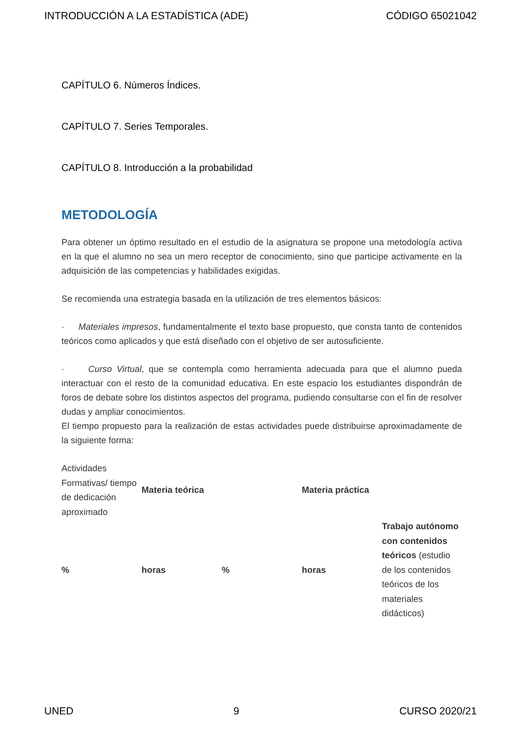INTRODUCCIÓN A LA ESTADÍSTICA (ADE) CÓDIGO 65021042
CAPÍTULO 6. Números Índices.
CAPÍTULO 7. Series Temporales.
CAPÍTULO 8. Introducción a la probabilidad
METODOLOGÍA
Para obtener un óptimo resultado en el estudio de la asignatura se propone una metodología activa en la que el alumno no sea un mero receptor de conocimiento, sino que participe activamente en la adquisición de las competencias y habilidades exigidas.
Se recomienda una estrategia basada en la utilización de tres elementos básicos:
· Materiales impresos, fundamentalmente el texto base propuesto, que consta tanto de contenidos teóricos como aplicados y que está diseñado con el objetivo de ser autosuficiente.
· Curso Virtual, que se contempla como herramienta adecuada para que el alumno pueda interactuar con el resto de la comunidad educativa. En este espacio los estudiantes dispondrán de foros de debate sobre los distintos aspectos del programa, pudiendo consultarse con el fin de resolver dudas y ampliar conocimientos.
El tiempo propuesto para la realización de estas actividades puede distribuirse aproximadamente de la siguiente forma:
| Actividades Formativas/ tiempo de dedicación aproximado | Materia teórica | | Materia práctica | |
| % | horas | % | horas | Trabajo autónomo con contenidos teóricos (estudio de los contenidos teóricos de los materiales didácticos) |
UNED 9 CURSO 2020/21